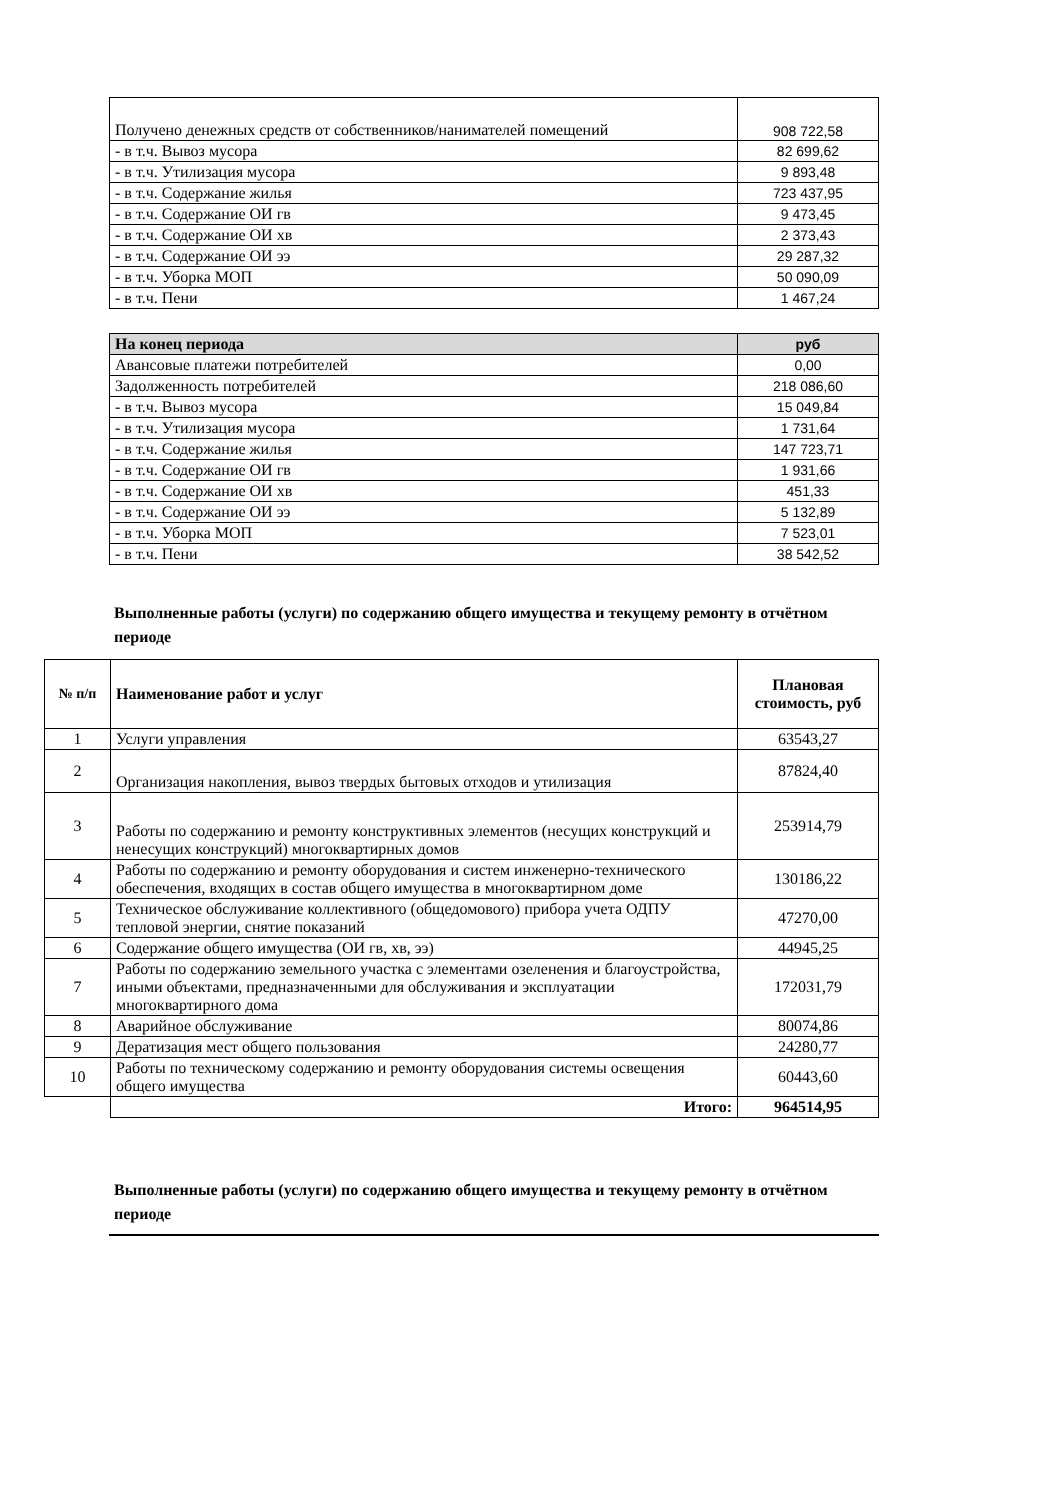| Получено денежных средств от собственников/нанимателей помещений | 908 722,58 |
| - в т.ч. Вывоз мусора | 82 699,62 |
| - в т.ч. Утилизация мусора | 9 893,48 |
| - в т.ч. Содержание жилья | 723 437,95 |
| - в т.ч. Содержание ОИ гв | 9 473,45 |
| - в т.ч. Содержание ОИ хв | 2 373,43 |
| - в т.ч. Содержание ОИ ээ | 29 287,32 |
| - в т.ч. Уборка МОП | 50 090,09 |
| - в т.ч. Пени | 1 467,24 |
| На конец периода | руб |
| Авансовые платежи потребителей | 0,00 |
| Задолженность потребителей | 218 086,60 |
| - в т.ч. Вывоз мусора | 15 049,84 |
| - в т.ч. Утилизация мусора | 1 731,64 |
| - в т.ч. Содержание жилья | 147 723,71 |
| - в т.ч. Содержание ОИ гв | 1 931,66 |
| - в т.ч. Содержание ОИ хв | 451,33 |
| - в т.ч. Содержание ОИ ээ | 5 132,89 |
| - в т.ч. Уборка МОП | 7 523,01 |
| - в т.ч. Пени | 38 542,52 |
Выполненные работы (услуги) по содержанию общего имущества и текущему ремонту в отчётном периоде
| № п/п | Наименование работ и услуг | Плановая стоимость, руб |
| --- | --- | --- |
| 1 | Услуги управления | 63543,27 |
| 2 | Организация накопления, вывоз твердых бытовых отходов и утилизация | 87824,40 |
| 3 | Работы по содержанию и ремонту конструктивных элементов (несущих конструкций и ненесущих конструкций) многоквартирных домов | 253914,79 |
| 4 | Работы по содержанию и ремонту оборудования и систем инженерно-технического обеспечения, входящих в состав общего имущества в многоквартирном доме | 130186,22 |
| 5 | Техническое обслуживание коллективного (общедомового) прибора учета ОДПУ тепловой энергии, снятие показаний | 47270,00 |
| 6 | Содержание общего имущества (ОИ гв, хв, ээ) | 44945,25 |
| 7 | Работы по содержанию земельного участка с элементами озеленения и благоустройства, иными объектами, предназначенными для обслуживания и эксплуатации многоквартирного дома | 172031,79 |
| 8 | Аварийное обслуживание | 80074,86 |
| 9 | Дератизация мест общего пользования | 24280,77 |
| 10 | Работы по техническому содержанию и ремонту оборудования системы освещения общего имущества | 60443,60 |
| | Итого: | 964514,95 |
Выполненные работы (услуги) по содержанию общего имущества и текущему ремонту в отчётном периоде